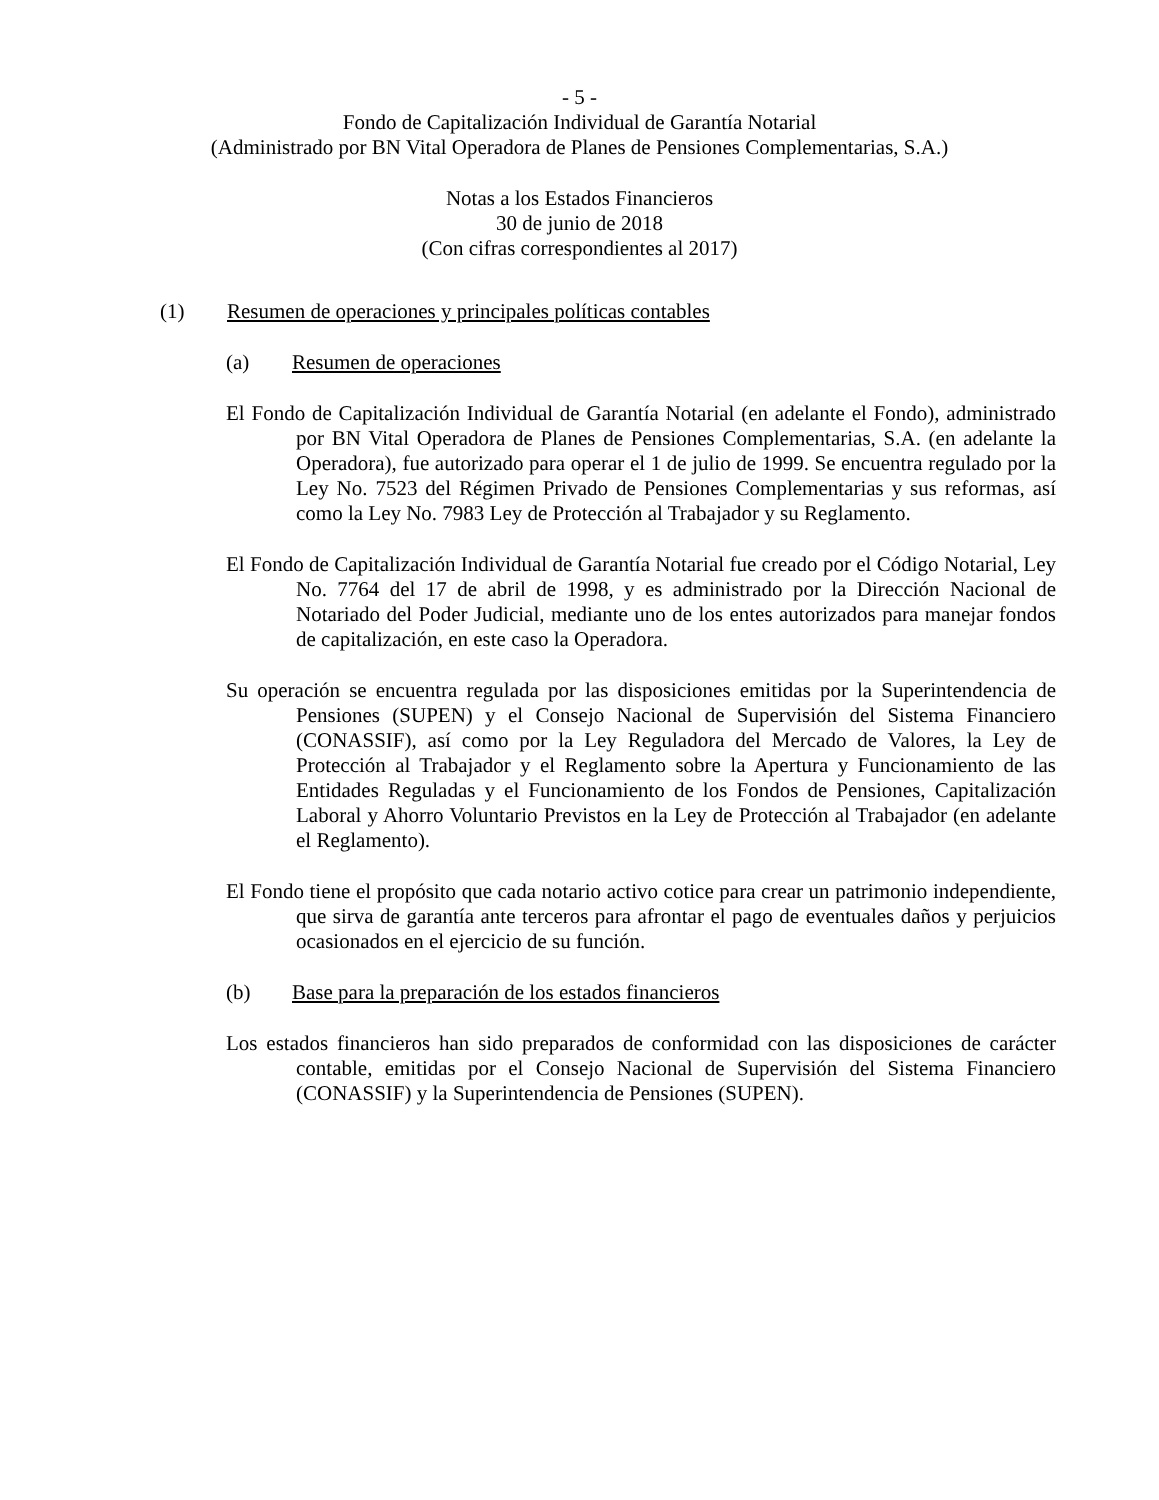- 5 -
Fondo de Capitalización Individual de Garantía Notarial
(Administrado por BN Vital Operadora de Planes de Pensiones Complementarias, S.A.)
Notas a los Estados Financieros
30 de junio de 2018
(Con cifras correspondientes al 2017)
(1) Resumen de operaciones y principales políticas contables
(a) Resumen de operaciones
El Fondo de Capitalización Individual de Garantía Notarial (en adelante el Fondo), administrado por BN Vital Operadora de Planes de Pensiones Complementarias, S.A. (en adelante la Operadora), fue autorizado para operar el 1 de julio de 1999. Se encuentra regulado por la Ley No. 7523 del Régimen Privado de Pensiones Complementarias y sus reformas, así como la Ley No. 7983 Ley de Protección al Trabajador y su Reglamento.
El Fondo de Capitalización Individual de Garantía Notarial fue creado por el Código Notarial, Ley No. 7764 del 17 de abril de 1998, y es administrado por la Dirección Nacional de Notariado del Poder Judicial, mediante uno de los entes autorizados para manejar fondos de capitalización, en este caso la Operadora.
Su operación se encuentra regulada por las disposiciones emitidas por la Superintendencia de Pensiones (SUPEN) y el Consejo Nacional de Supervisión del Sistema Financiero (CONASSIF), así como por la Ley Reguladora del Mercado de Valores, la Ley de Protección al Trabajador y el Reglamento sobre la Apertura y Funcionamiento de las Entidades Reguladas y el Funcionamiento de los Fondos de Pensiones, Capitalización Laboral y Ahorro Voluntario Previstos en la Ley de Protección al Trabajador (en adelante el Reglamento).
El Fondo tiene el propósito que cada notario activo cotice para crear un patrimonio independiente, que sirva de garantía ante terceros para afrontar el pago de eventuales daños y perjuicios ocasionados en el ejercicio de su función.
(b) Base para la preparación de los estados financieros
Los estados financieros han sido preparados de conformidad con las disposiciones de carácter contable, emitidas por el Consejo Nacional de Supervisión del Sistema Financiero (CONASSIF) y la Superintendencia de Pensiones (SUPEN).